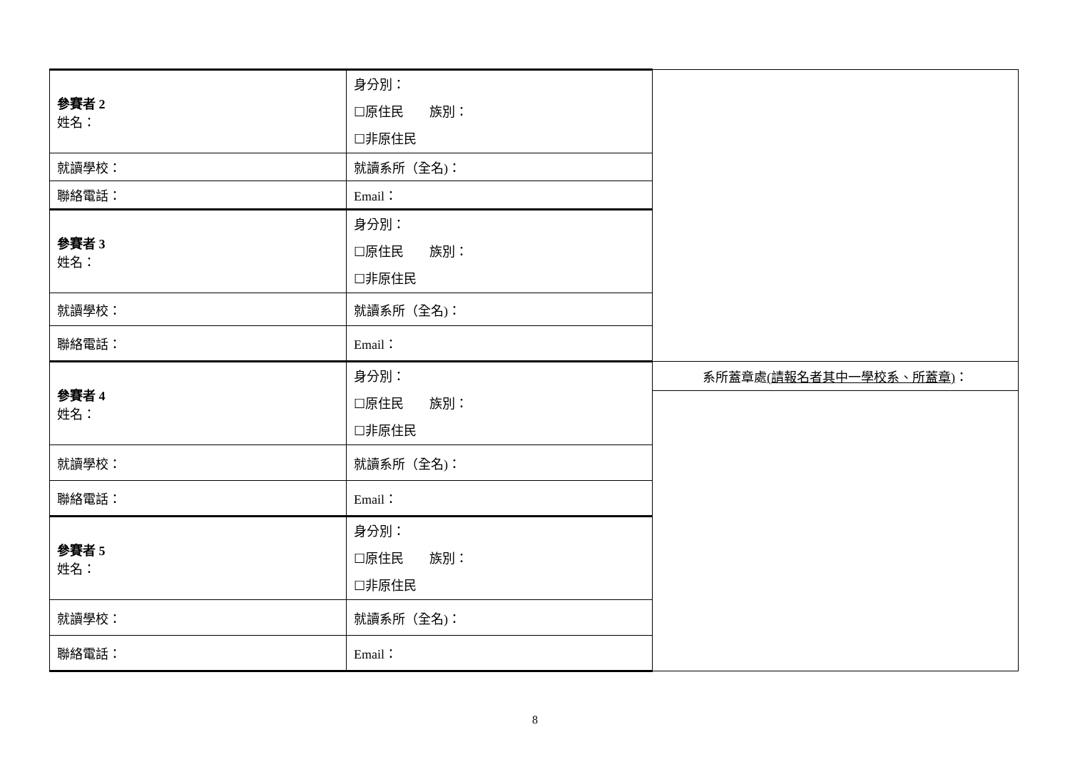| 參賽者 2 姓名： | 身分別： ☐原住民 族別： ☐非原住民 | |
| 就讀學校： | 就讀系所（全名)： | |
| 聯絡電話： | Email： | |
| 參賽者 3 姓名： | 身分別： ☐原住民 族別： ☐非原住民 | |
| 就讀學校： | 就讀系所（全名)： | |
| 聯絡電話： | Email： | |
| 參賽者 4 姓名： | 身分別： ☐原住民 族別： ☐非原住民 | 系所蓋章處 (請報名者其中一學校系、所蓋章) ： |
| 就讀學校： | 就讀系所（全名)： | |
| 聯絡電話： | Email： | |
| 參賽者 5 姓名： | 身分別： ☐原住民 族別： ☐非原住民 | |
| 就讀學校： | 就讀系所（全名)： | |
| 聯絡電話： | Email： | |
8